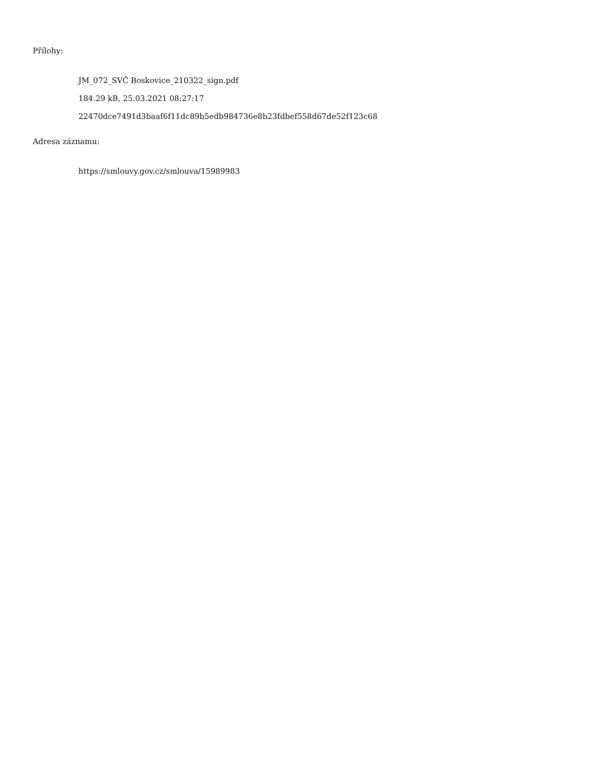Přílohy:
JM_072_SVČ Boskovice_210322_sign.pdf
184.29 kB, 25.03.2021 08:27:17
22470dce7491d3baaf6f11dc89b5edb984736e8b23fdbef558d67de52f123c68
Adresa záznamu:
https://smlouvy.gov.cz/smlouva/15989983